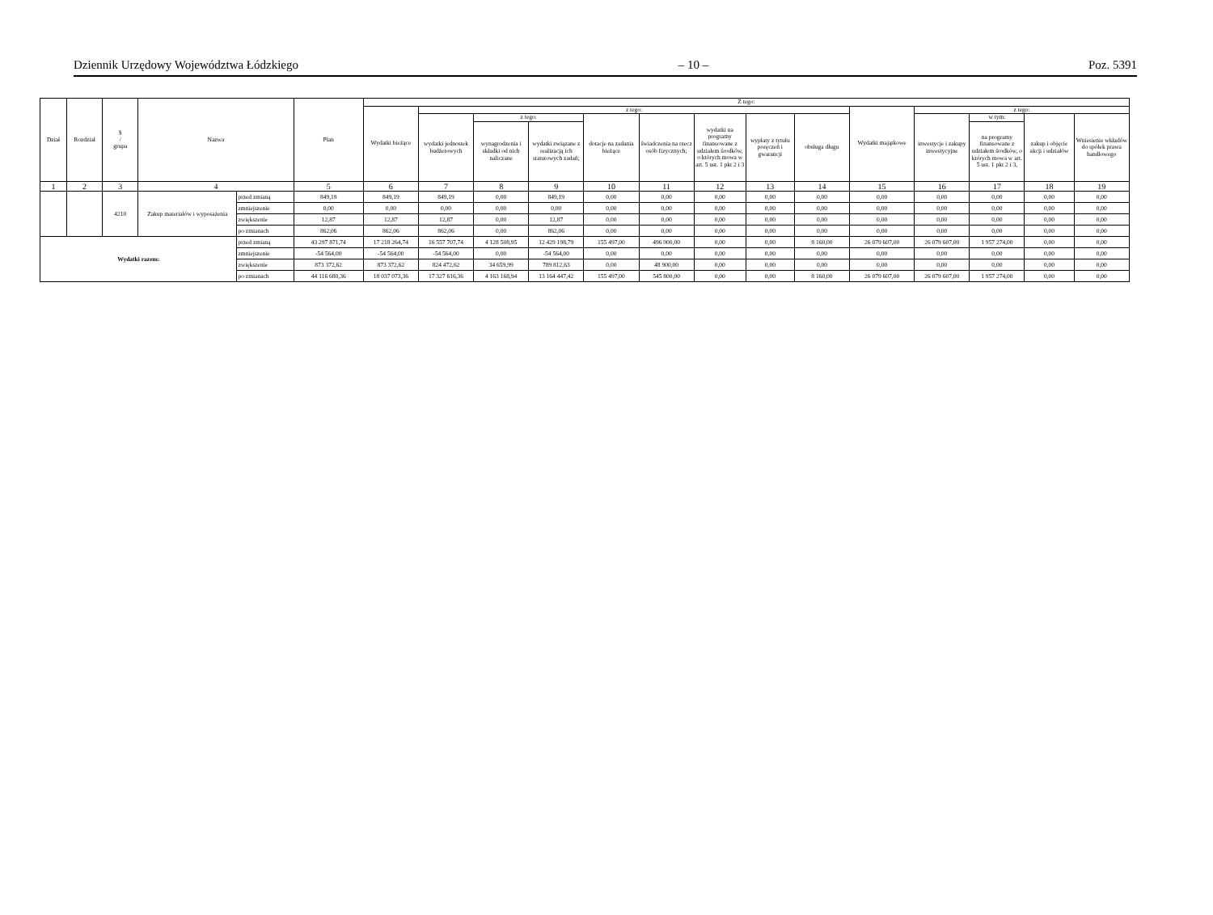Dziennik Urzędowy Województwa Łódzkiego – 10 – Poz. 5391
| Dział | Rozdział | § / grupa | Nazwa | | Plan | Z tego: | | | | | | | | | | | | | |
| --- | --- | --- | --- | --- | --- | --- | --- | --- | --- | --- | --- | --- | --- | --- | --- | --- | --- | --- | --- |
| | | | | | | Wydatki bieżące | z tego: | | | | | | | | Wydatki majątkowe | z tego: | | | |
| | | | | | | | wydatki jednostek budżetowych | z tego: | | dotacje na zadania bieżące | świadczenia na rzecz osób fizycznych; | wydatki na programy finansowane z udziałem środków, o których mowa w art. 5 ust. 1 pkt 2 i 3 | wypłaty z tytułu poręczeń i gwarancji | obsługa długu | | inwestycje i zakupy inwestycyjne | w tym: | zakup i objęcie akcji i udziałów | Wniesienie wkładów do spółek prawa handlowego |
| | | | | | | | | wynagrodzenia i składki od nich naliczane | wydatki związane z realizacją ich statutowych zadań; | | | | | | | | na programy finansowane z udziałem środków, o których mowa w art. 5 ust. 1 pkt 2 i 3, | | |
| 1 | 2 | 3 | 4 | | 5 | 6 | 7 | 8 | 9 | 10 | 11 | 12 | 13 | 14 | 15 | 16 | 17 | 18 | 19 |
| | | 4210 | Zakup materiałów i wyposażenia | przed zmianą | 849,19 | 849,19 | 849,19 | 0,00 | 849,19 | 0,00 | 0,00 | 0,00 | 0,00 | 0,00 | 0,00 | 0,00 | 0,00 | 0,00 | 0,00 |
| | | | | zmniejszenie | 0,00 | 0,00 | 0,00 | 0,00 | 0,00 | 0,00 | 0,00 | 0,00 | 0,00 | 0,00 | 0,00 | 0,00 | 0,00 | 0,00 | 0,00 |
| | | | | zwiększenie | 12,87 | 12,87 | 12,87 | 0,00 | 12,87 | 0,00 | 0,00 | 0,00 | 0,00 | 0,00 | 0,00 | 0,00 | 0,00 | 0,00 | 0,00 |
| | | | | po zmianach | 862,06 | 862,06 | 862,06 | 0,00 | 862,06 | 0,00 | 0,00 | 0,00 | 0,00 | 0,00 | 0,00 | 0,00 | 0,00 | 0,00 | 0,00 |
| Wydatki razem: | | | | przed zmianą | 43 297 871,74 | 17 218 264,74 | 16 557 707,74 | 4 128 508,95 | 12 429 198,79 | 155 497,00 | 496 900,00 | 0,00 | 0,00 | 8 160,00 | 26 079 607,00 | 26 079 607,00 | 1 957 274,00 | 0,00 | 0,00 |
| | | | | zmniejszenie | -54 564,00 | -54 564,00 | -54 564,00 | 0,00 | -54 564,00 | 0,00 | 0,00 | 0,00 | 0,00 | 0,00 | 0,00 | 0,00 | 0,00 | 0,00 | 0,00 |
| | | | | zwiększenie | 873 372,62 | 873 372,62 | 824 472,62 | 34 659,99 | 789 812,63 | 0,00 | 48 900,00 | 0,00 | 0,00 | 0,00 | 0,00 | 0,00 | 0,00 | 0,00 | 0,00 |
| | | | | po zmianach | 44 116 680,36 | 18 037 073,36 | 17 327 616,36 | 4 163 168,94 | 13 164 447,42 | 155 497,00 | 545 800,00 | 0,00 | 0,00 | 8 160,00 | 26 079 607,00 | 26 079 607,00 | 1 957 274,00 | 0,00 | 0,00 |